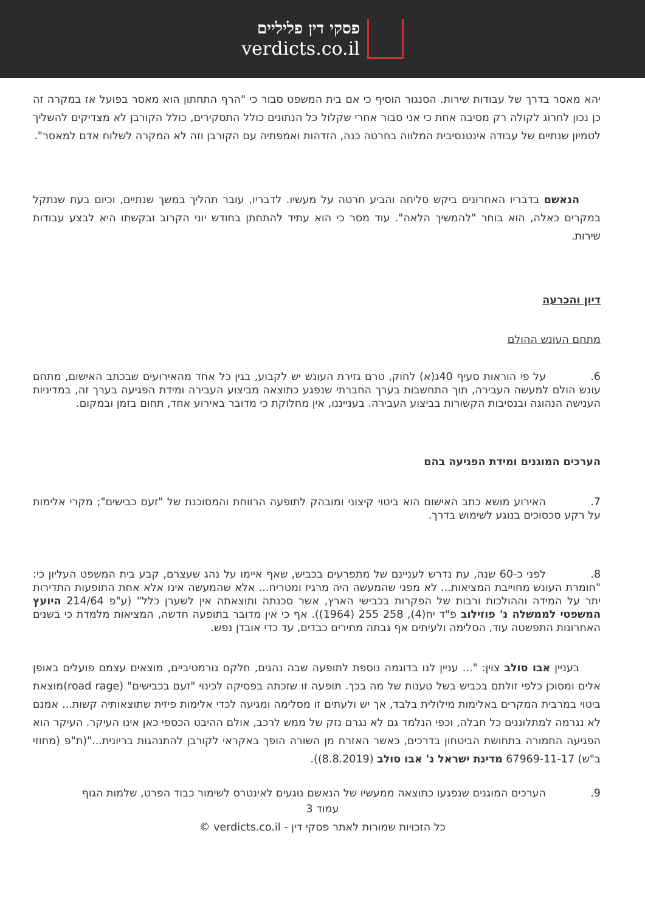פסקי דין פליליים
verdicts.co.il
יהא מאסר בדרך של עבודות שירות. הסנגור הוסיף כי אם בית המשפט סבור כי "הרף התחתון הוא מאסר בפועל אז במקרה זה כן נכון לחרוג לקולה רק מסיבה אחת כי אני סבור אחרי שקלול כל הנתונים כולל התסקירים, כולל הקורבן לא מצדיקים להשליך לטמיון שנתיים של עבודה אינטנסיבית המלווה בחרטה כנה, הזדהות ואמפתיה עם הקורבן וזה לא המקרה לשלוח אדם למאסר".
  הנאשם בדבריו האחרונים ביקש סליחה והביע חרטה על מעשיו. לדבריו, עובר תהליך במשך שנתיים, וכיום בעת שנתקל במקרים כאלה, הוא בוחר "להמשיך הלאה". עוד מסר כי הוא עתיד להתחתן בחודש יוני הקרוב ובקשתו היא לבצע עבודות שירות.
דיון והכרעה
מתחם העונש ההולם
6. על פי הוראות סעיף 40ג(א) לחוק, טרם גזירת העונש יש לקבוע, בגין כל אחד מהאירועים שבכתב האישום, מתחם עונש הולם למעשה העבירה, תוך התחשבות בערך החברתי שנפגע כתוצאה מביצוע העבירה ומידת הפגיעה בערך זה, במדיניות הענישה הנהוגה ובנסיבות הקשורות בביצוע העבירה. בענייננו, אין מחלוקת כי מדובר באירוע אחד, תחום בזמן ובמקום.
הערכים המוגנים ומידת הפגיעה בהם
7. האירוע מושא כתב האישום הוא ביטוי קיצוני ומובהק לתופעה הרווחת והמסוכנת של "זעם כבישים"; מקרי אלימות על רקע סכסוכים בנוגע לשימוש בדרך.
8. לפני כ-60 שנה, עת נדרש לעניינם של מתפרעים בכביש, שאף איימו על נהג שעצרם, קבע בית המשפט העליון כי: "חומרת העונש מחוייבת המציאות... לא מפני שהמעשה היה מרגיז ומטריח... אלא שהמעשה אינו אלא אחת התופעות התדירות יתר על המידה וההולכות ורבות של הפקרות בכבישי הארץ, אשר סכנתה ותוצאתה אין לשערן כלל" (ע"פ 214/64 היועץ המשפטי לממשלה נ' פוזילוב פ"ד יח(4), 258 255 (1964)). אף כי אין מדובר בתופעה חדשה, המציאות מלמדת כי בשנים האחרונות התפשטה עוד, הסלימה ולעיתים אף גבתה מחירים כבדים, עד כדי אובדן נפש.
  בעניין אבו סולב צוין: "... עניין לנו בדוגמה נוספת לתופעה שבה נהגים, חלקם נורמטיביים, מוצאים עצמם פועלים באופן אלים ומסוכן כלפי זולתם בכביש בשל טענות של מה בכך. תופעה זו שזכתה בפסיקה לכינוי "זעם בכבישים" (road rage)מוצאת ביטוי במרבית המקרים באלימות מילולית בלבד, אך יש ולעתים זו מסלימה ומגיעה לכדי אלימות פיזית שתוצאותיה קשות... אמנם לא נגרמה למתלוננים כל חבלה, וכפי הנלמד גם לא נגרם נזק של ממש לרכב, אולם ההיבט הכספי כאן אינו העיקר. העיקר הוא הפגיעה החמורה בתחושת הביטחון בדרכים, כאשר האזרח מן השורה הופך באקראי לקורבן להתנהגות בריונית..."(ת"פ (מחוזי ב"ש) 67969-11-17 מדינת ישראל נ' אבו סולב (8.8.2019)).
9. הערכים המוגנים שנפגעו כתוצאה ממעשיו של הנאשם נוגעים לאינטרס לשימור כבוד הפרט, שלמות הגוף
עמוד 3
כל הזכויות שמורות לאתר פסקי דין - verdicts.co.il ©